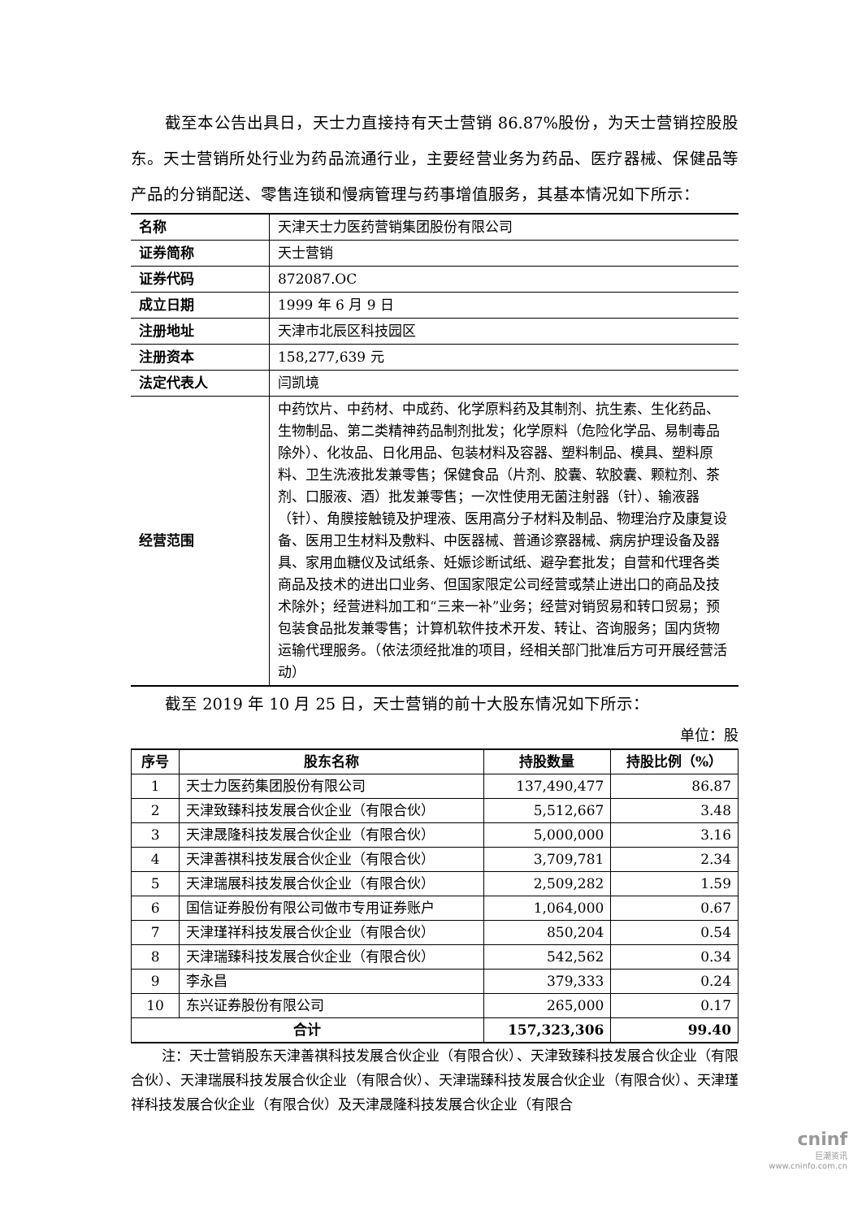截至本公告出具日，天士力直接持有天士营销 86.87%股份，为天士营销控股股东。天士营销所处行业为药品流通行业，主要经营业务为药品、医疗器械、保健品等产品的分销配送、零售连锁和慢病管理与药事增值服务，其基本情况如下所示：
| 名称 | 天津天士力医药营销集团股份有限公司 |
| 证券简称 | 天士营销 |
| 证券代码 | 872087.OC |
| 成立日期 | 1999 年 6 月 9 日 |
| 注册地址 | 天津市北辰区科技园区 |
| 注册资本 | 158,277,639 元 |
| 法定代表人 | 闫凯境 |
| 经营范围 | 中药饮片、中药材、中成药、化学原料药及其制剂、抗生素、生化药品、生物制品、第二类精神药品制剂批发；化学原料（危险化学品、易制毒品除外）、化妆品、日化用品、包装材料及容器、塑料制品、模具、塑料原料、卫生洗液批发兼零售；保健食品（片剂、胶囊、软胶囊、颗粒剂、茶剂、口服液、酒）批发兼零售；一次性使用无菌注射器（针）、输液器（针）、角膜接触镜及护理液、医用高分子材料及制品、物理治疗及康复设备、医用卫生材料及敷料、中医器械、普通诊察器械、病房护理设备及器具、家用血糖仪及试纸条、妊娠诊断试纸、避孕套批发；自营和代理各类商品及技术的进出口业务、但国家限定公司经营或禁止进出口的商品及技术除外；经营进料加工和“三来一补”业务；经营对销贸易和转口贸易；预包装食品批发兼零售；计算机软件技术开发、转让、咨询服务；国内货物运输代理服务。（依法须经批准的项目，经相关部门批准后方可开展经营活动） |
截至 2019 年 10 月 25 日，天士营销的前十大股东情况如下所示：
单位：股
| 序号 | 股东名称 | 持股数量 | 持股比例（%） |
| --- | --- | --- | --- |
| 1 | 天士力医药集团股份有限公司 | 137,490,477 | 86.87 |
| 2 | 天津致臻科技发展合伙企业（有限合伙） | 5,512,667 | 3.48 |
| 3 | 天津晟隆科技发展合伙企业（有限合伙） | 5,000,000 | 3.16 |
| 4 | 天津善祺科技发展合伙企业（有限合伙） | 3,709,781 | 2.34 |
| 5 | 天津瑞展科技发展合伙企业（有限合伙） | 2,509,282 | 1.59 |
| 6 | 国信证券股份有限公司做市专用证券账户 | 1,064,000 | 0.67 |
| 7 | 天津瑾祥科技发展合伙企业（有限合伙） | 850,204 | 0.54 |
| 8 | 天津瑞臻科技发展合伙企业（有限合伙） | 542,562 | 0.34 |
| 9 | 李永昌 | 379,333 | 0.24 |
| 10 | 东兴证券股份有限公司 | 265,000 | 0.17 |
| 合计 | | 157,323,306 | 99.40 |
注：天士营销股东天津善祺科技发展合伙企业（有限合伙）、天津致臻科技发展合伙企业（有限合伙）、天津瑞展科技发展合伙企业（有限合伙）、天津瑞臻科技发展合伙企业（有限合伙）、天津瑾祥科技发展合伙企业（有限合伙）及天津晟隆科技发展合伙企业（有限合
cninf
巨潮资讯
www.cninfo.com.cn